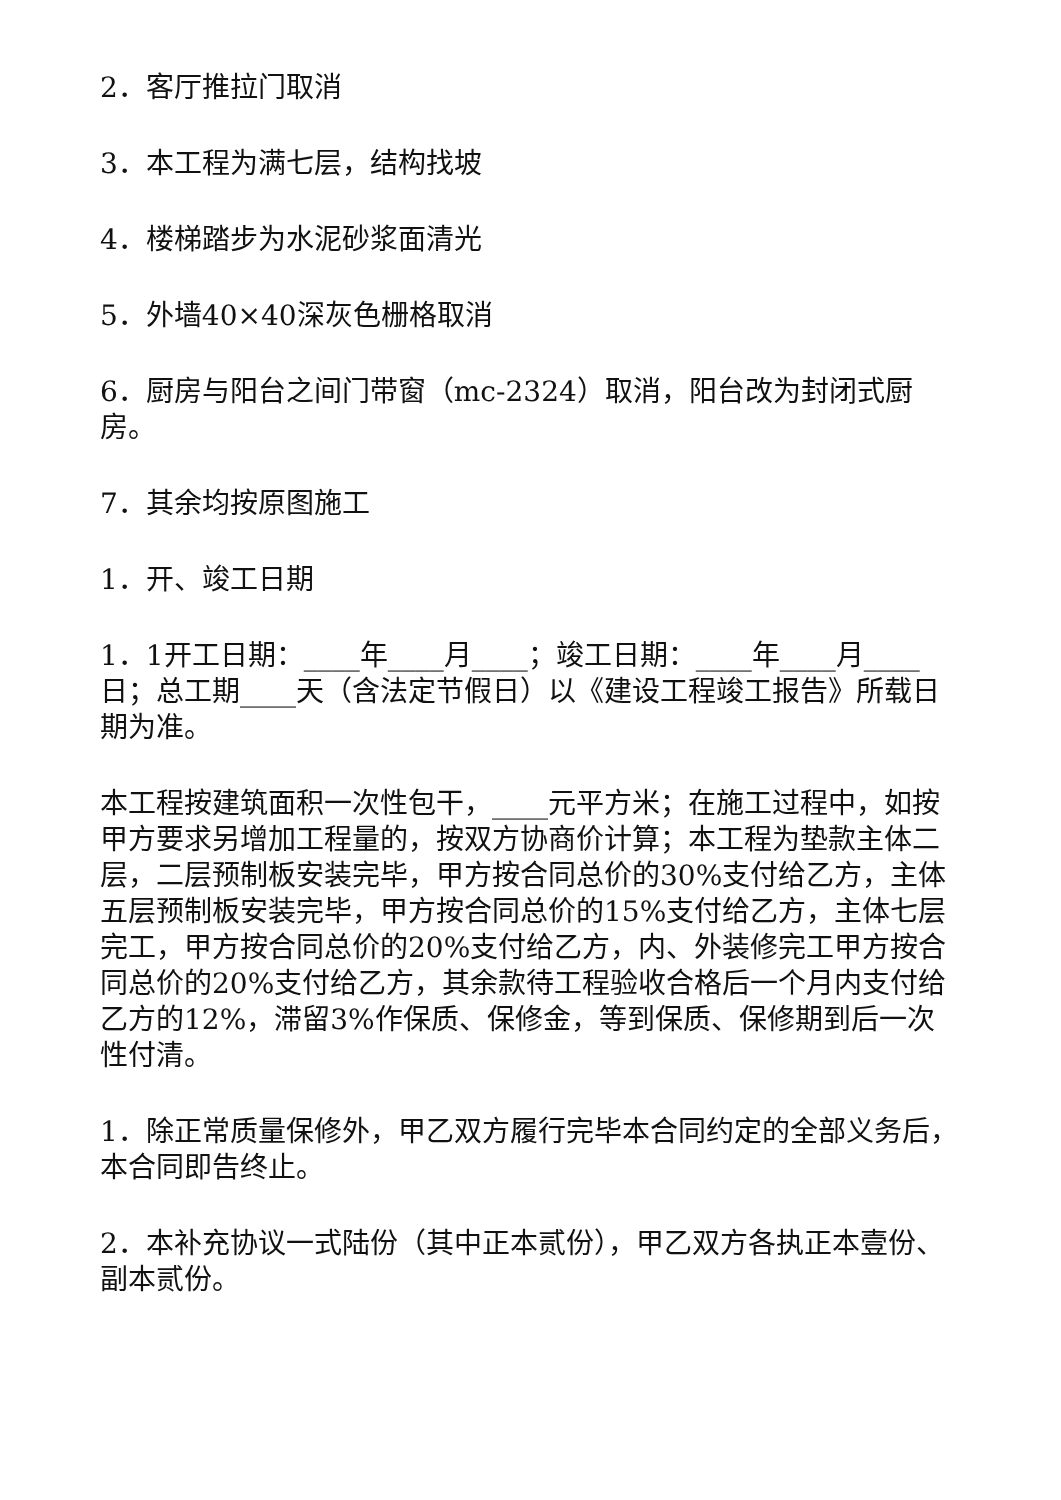2．客厅推拉门取消
3．本工程为满七层，结构找坡
4．楼梯踏步为水泥砂浆面清光
5．外墙40×40深灰色栅格取消
6．厨房与阳台之间门带窗（mc-2324）取消，阳台改为封闭式厨房。
7．其余均按原图施工
1．开、竣工日期
1．1开工日期：____年____月____；竣工日期：____年____月____日；总工期____天（含法定节假日）以《建设工程竣工报告》所载日期为准。
本工程按建筑面积一次性包干，____元平方米；在施工过程中，如按甲方要求另增加工程量的，按双方协商价计算；本工程为垫款主体二层，二层预制板安装完毕，甲方按合同总价的30%支付给乙方，主体五层预制板安装完毕，甲方按合同总价的15%支付给乙方，主体七层完工，甲方按合同总价的20%支付给乙方，内、外装修完工甲方按合同总价的20%支付给乙方，其余款待工程验收合格后一个月内支付给乙方的12%，滞留3%作保质、保修金，等到保质、保修期到后一次性付清。
1．除正常质量保修外，甲乙双方履行完毕本合同约定的全部义务后，本合同即告终止。
2．本补充协议一式陆份（其中正本贰份），甲乙双方各执正本壹份、副本贰份。